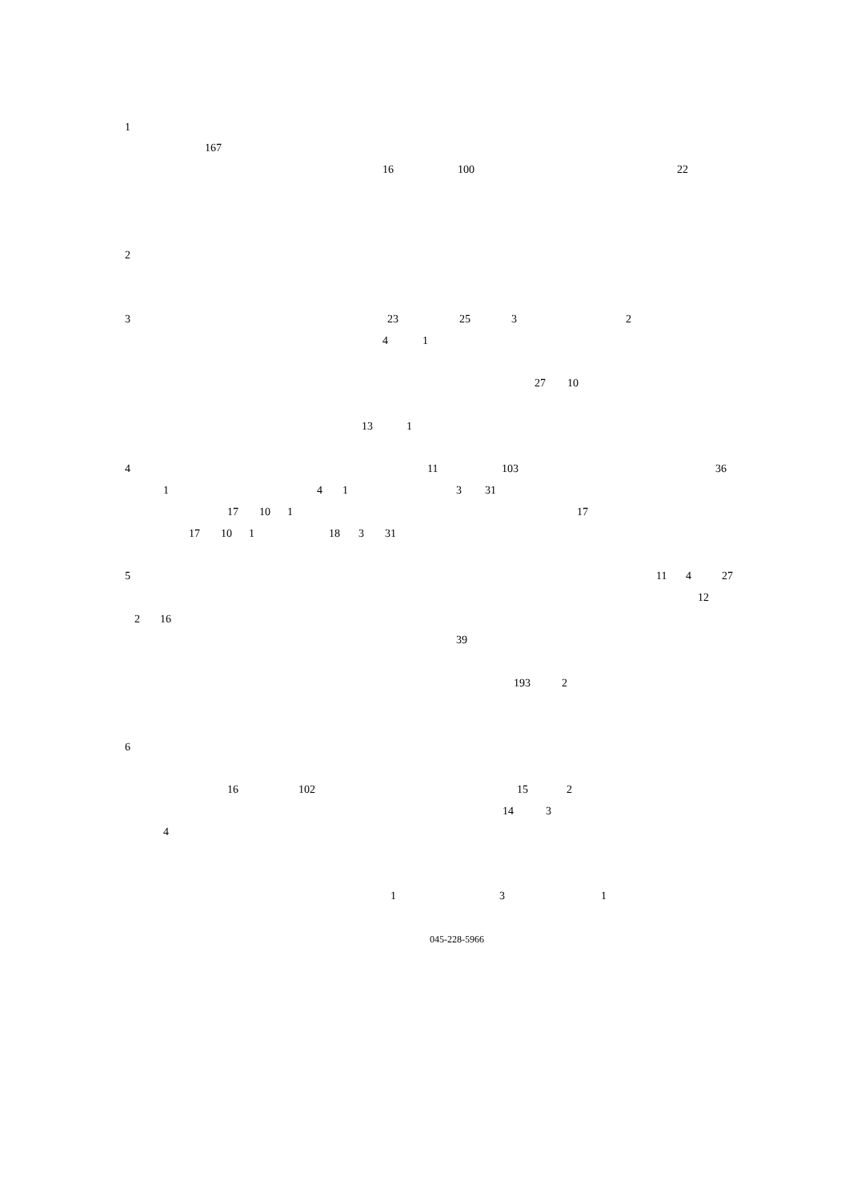1
167
16 100 22
2
3 23 25 32
41
27 10
13 1
4 11 103 36
1413 31
17 10 1 17
17 10 1 18 3 31
5 11 4 27
12
2 16
39
193 2
6
16 102 15 2
14 3
4
131
045-228-5966